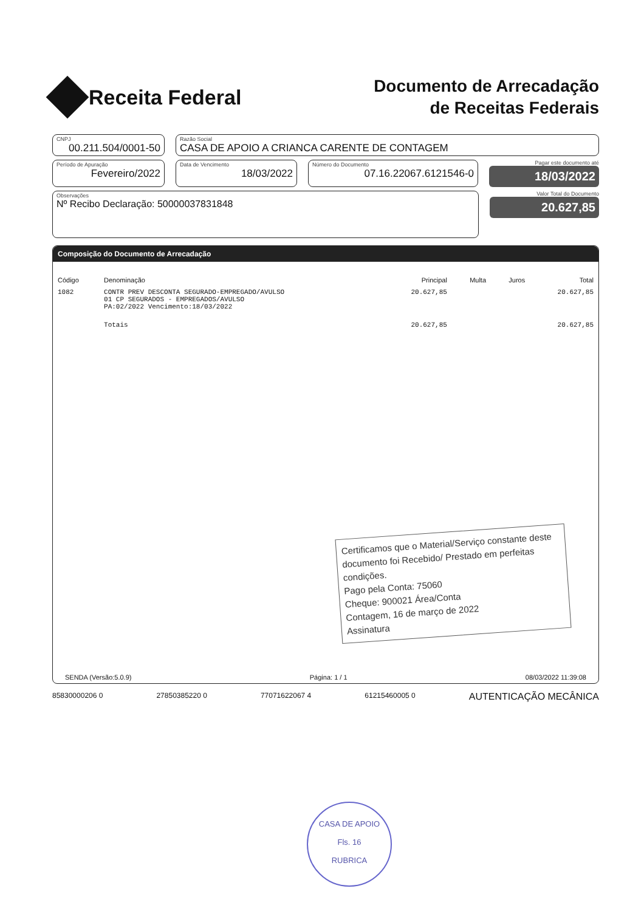Receita Federal
Documento de Arrecadação
de Receitas Federais
CNPJ
00.211.504/0001-50
Razão Social
CASA DE APOIO A CRIANCA CARENTE DE CONTAGEM
Período de Apuração
Fevereiro/2022
Data de Vencimento
18/03/2022
Número do Documento
07.16.22067.6121546-0
Pagar este documento até
18/03/2022
Observações
Nº Recibo Declaração: 50000037831848
Valor Total do Documento
20.627,85
Composição do Documento de Arrecadação
| Código | Denominação | Principal | Multa | Juros | Total |
| --- | --- | --- | --- | --- | --- |
| 1082 | CONTR PREV DESCONTA SEGURADO-EMPREGADO/AVULSO 01 CP SEGURADOS - EMPREGADOS/AVULSO PA:02/2022 Vencimento:18/03/2022 | 20.627,85 | | | 20.627,85 |
| | Totais | 20.627,85 | | | 20.627,85 |
Certificamos que o Material/Serviço constante deste documento foi Recebido/ Prestado em perfeitas condições.
Pago pela Conta: 75060
Cheque: 900021 Área/Conta
Contagem, 16 de março de 2022
Assinatura
SENDA (Versão:5.0.9) Página: 1 / 1 08/03/2022 11:39:08
85830000206 0 27850385220 0 77071622067 4 61215460005 0 AUTENTICAÇÃO MECÂNICA
CASA DE APOIO
Fls. 16
RUBRICA